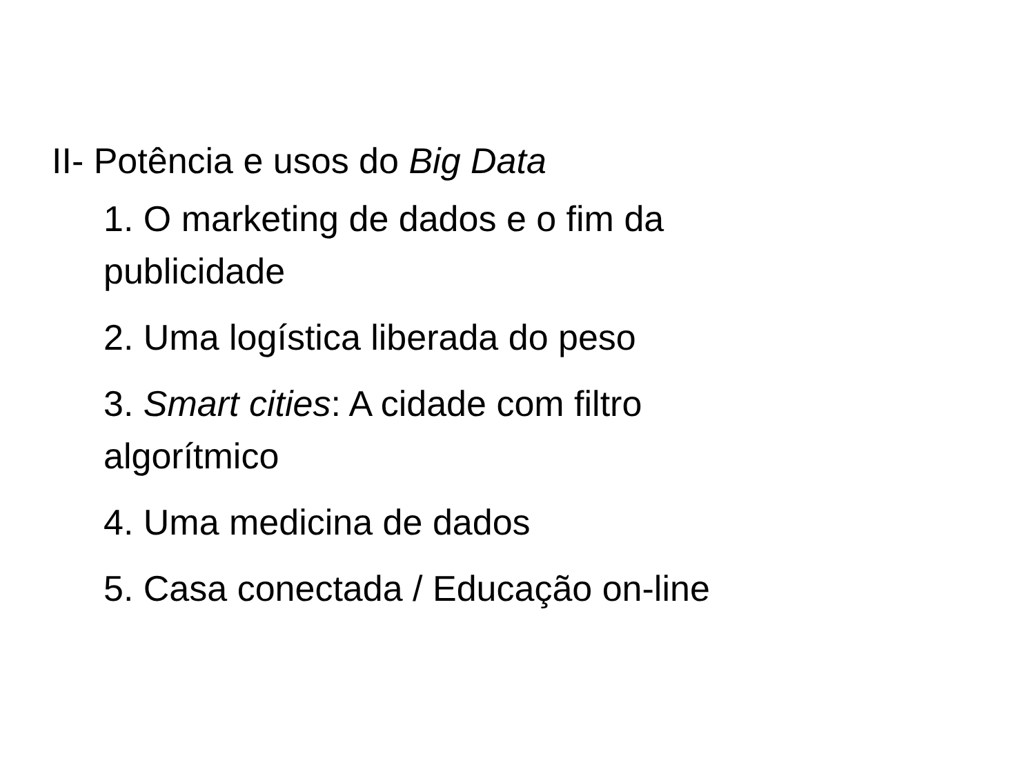II- Potência e usos do Big Data
1. O marketing de dados e o fim da publicidade
2. Uma logística liberada do peso
3. Smart cities: A cidade com filtro algorítmico
4. Uma medicina de dados
5. Casa conectada / Educação on-line